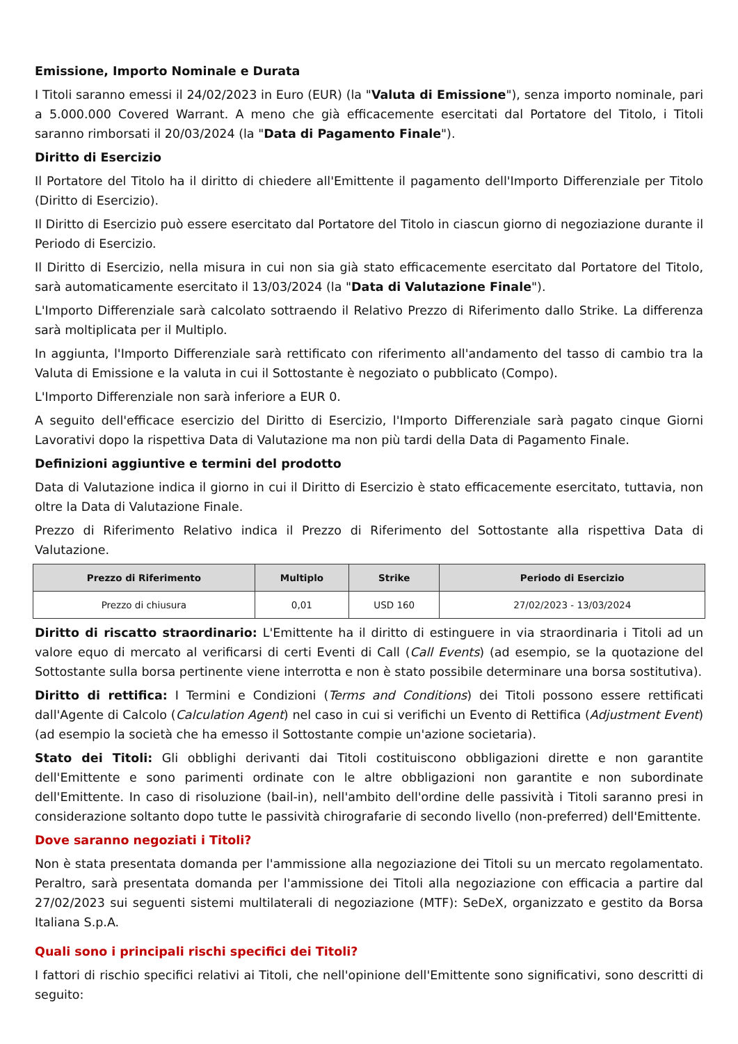Emissione, Importo Nominale e Durata
I Titoli saranno emessi il 24/02/2023 in Euro (EUR) (la "Valuta di Emissione"), senza importo nominale, pari a 5.000.000 Covered Warrant. A meno che già efficacemente esercitati dal Portatore del Titolo, i Titoli saranno rimborsati il 20/03/2024 (la "Data di Pagamento Finale").
Diritto di Esercizio
Il Portatore del Titolo ha il diritto di chiedere all'Emittente il pagamento dell'Importo Differenziale per Titolo (Diritto di Esercizio).
Il Diritto di Esercizio può essere esercitato dal Portatore del Titolo in ciascun giorno di negoziazione durante il Periodo di Esercizio.
Il Diritto di Esercizio, nella misura in cui non sia già stato efficacemente esercitato dal Portatore del Titolo, sarà automaticamente esercitato il 13/03/2024 (la "Data di Valutazione Finale").
L'Importo Differenziale sarà calcolato sottraendo il Relativo Prezzo di Riferimento dallo Strike. La differenza sarà moltiplicata per il Multiplo.
In aggiunta, l'Importo Differenziale sarà rettificato con riferimento all'andamento del tasso di cambio tra la Valuta di Emissione e la valuta in cui il Sottostante è negoziato o pubblicato (Compo).
L'Importo Differenziale non sarà inferiore a EUR 0.
A seguito dell'efficace esercizio del Diritto di Esercizio, l'Importo Differenziale sarà pagato cinque Giorni Lavorativi dopo la rispettiva Data di Valutazione ma non più tardi della Data di Pagamento Finale.
Definizioni aggiuntive e termini del prodotto
Data di Valutazione indica il giorno in cui il Diritto di Esercizio è stato efficacemente esercitato, tuttavia, non oltre la Data di Valutazione Finale.
Prezzo di Riferimento Relativo indica il Prezzo di Riferimento del Sottostante alla rispettiva Data di Valutazione.
| Prezzo di Riferimento | Multiplo | Strike | Periodo di Esercizio |
| --- | --- | --- | --- |
| Prezzo di chiusura | 0,01 | USD 160 | 27/02/2023 - 13/03/2024 |
Diritto di riscatto straordinario: L'Emittente ha il diritto di estinguere in via straordinaria i Titoli ad un valore equo di mercato al verificarsi di certi Eventi di Call (Call Events) (ad esempio, se la quotazione del Sottostante sulla borsa pertinente viene interrotta e non è stato possibile determinare una borsa sostitutiva).
Diritto di rettifica: I Termini e Condizioni (Terms and Conditions) dei Titoli possono essere rettificati dall'Agente di Calcolo (Calculation Agent) nel caso in cui si verifichi un Evento di Rettifica (Adjustment Event) (ad esempio la società che ha emesso il Sottostante compie un'azione societaria).
Stato dei Titoli: Gli obblighi derivanti dai Titoli costituiscono obbligazioni dirette e non garantite dell'Emittente e sono parimenti ordinate con le altre obbligazioni non garantite e non subordinate dell'Emittente. In caso di risoluzione (bail-in), nell'ambito dell'ordine delle passività i Titoli saranno presi in considerazione soltanto dopo tutte le passività chirografarie di secondo livello (non-preferred) dell'Emittente.
Dove saranno negoziati i Titoli?
Non è stata presentata domanda per l'ammissione alla negoziazione dei Titoli su un mercato regolamentato. Peraltro, sarà presentata domanda per l'ammissione dei Titoli alla negoziazione con efficacia a partire dal 27/02/2023 sui seguenti sistemi multilaterali di negoziazione (MTF): SeDeX, organizzato e gestito da Borsa Italiana S.p.A.
Quali sono i principali rischi specifici dei Titoli?
I fattori di rischio specifici relativi ai Titoli, che nell'opinione dell'Emittente sono significativi, sono descritti di seguito: